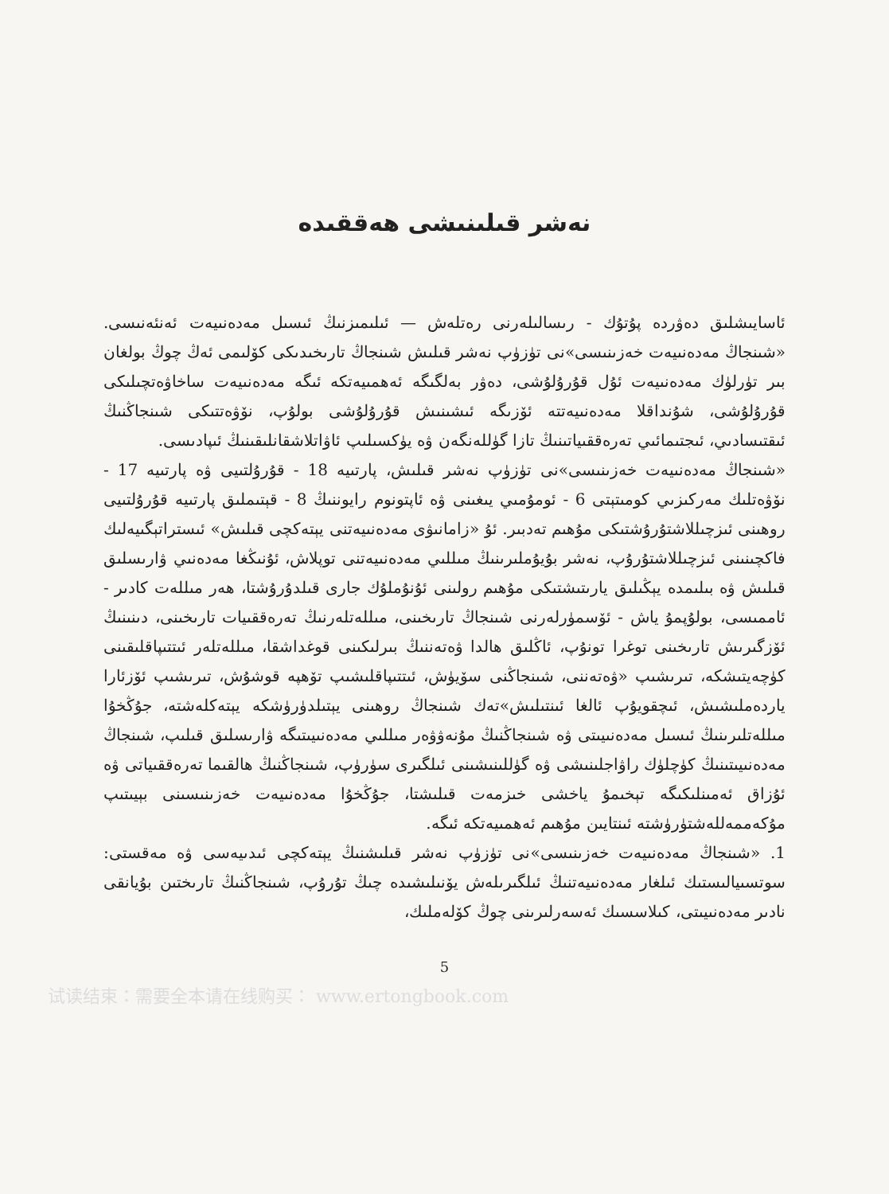نەشر قىلىنىشى ھەققىدە
ئاسايىشلىق دەۋردە پۇتۇك - رىسالىلەرنى رەتلەش — ئىلىمىزنىڭ ئىسىل مەدەنىيەت ئەنئەنىسى. «شىنجاڭ مەدەنىيەت خەزىنىسى»نى تۈزۈپ نەشر قىلىش شىنجاڭ تارىخىدىكى كۆلىمى ئەڭ چوڭ بولغان بىر تۈرلۈك مەدەنىيەت ئۇل قۇرۇلۇشى، دەۋر بەلگىگە ئەھمىيەتكە ئىگە مەدەنىيەت ساخاۋەتچىلىكى قۇرۇلۇشى، شۇنداقلا مەدەنىيەتتە ئۆزىگە ئىشىنىش قۇرۇلۇشى بولۇپ، نۆۋەتتىكى شىنجاڭنىڭ ئىقتىسادىي، ئىجتىمائىي تەرەققىياتىنىڭ تازا گۈللەنگەن ۋە يۈكسىلىپ ئاۋاتلاشقانلىقىنىڭ ئىپادىسى.
«شىنجاڭ مەدەنىيەت خەزىنىسى»نى تۈزۈپ نەشر قىلىش، پارتىيە 18 - قۇرۇلتىيى ۋە پارتىيە 17 - نۆۋەتلىك مەركىزىي كومىتېتى 6 - ئومۇمىي يىغىنى ۋە ئاپتونوم رايوننىڭ 8 - قېتىملىق پارتىيە قۇرۇلتىيى روھىنى ئىزچىللاشتۇرۇشتىكى مۇھىم تەدبىر. ئۇ «زامانىۋى مەدەنىيەتنى يېتەكچى قىلىش» ئىستراتېگىيەلىك فاكچىنىنى ئىزچىللاشتۇرۇپ، نەشر بۇيۇملىرىنىڭ مىللىي مەدەنىيەتنى توپلاش، ئۇنىڭغا مەدەنىي ۋارىسلىق قىلىش ۋە بىلىمدە يېڭىلىق يارىتىشتىكى مۇھىم رولىنى ئۇنۇملۇك جارى قىلدۇرۇشتا، ھەر مىللەت كادىر - ئاممىسى، بولۇپمۇ ياش - ئۆسمۈرلەرنى شىنجاڭ تارىخىنى، مىللەتلەرنىڭ تەرەققىيات تارىخىنى، دىنىنىڭ ئۆزگىرىش تارىخىنى توغرا تونۇپ، ئاڭلىق ھالدا ۋەتەننىڭ بىرلىكىنى قوغداشقا، مىللەتلەر ئىتتىپاقلىقىنى كۈچەيتىشكە، تىرىشىپ «ۋەتەننى، شىنجاڭنى سۆيۈش، ئىتتىپاقلىشىپ تۆھپە قوشۇش، تىرىشىپ ئۆزئارا ياردەملىشىش، ئىچقويۇپ ئالغا ئىنتىلىش»تەك شىنجاڭ روھىنى يېتىلدۈرۈشكە يېتەكلەشتە، جۇڭخۇا مىللەتلىرىنىڭ ئىسىل مەدەنىيىتى ۋە شىنجاڭنىڭ مۇنەۋۋەر مىللىي مەدەنىيىتىگە ۋارىسلىق قىلىپ، شىنجاڭ مەدەنىيىتىنىڭ كۈچلۈك راۋاجلىنىشى ۋە گۈللىنىشىنى ئىلگىرى سۈرۈپ، شىنجاڭنىڭ ھالقىما تەرەققىياتى ۋە ئۇزاق ئەمىنلىكىگە تېخىمۇ ياخشى خىزمەت قىلىشتا، جۇڭخۇا مەدەنىيەت خەزىنىسىنى بېيىتىپ مۇكەممەللەشتۈرۈشتە ئىنتايىن مۇھىم ئەھمىيەتكە ئىگە.
1. «شىنجاڭ مەدەنىيەت خەزىنىسى»نى تۈزۈپ نەشر قىلىشنىڭ يېتەكچى ئىدىيەسى ۋە مەقستى: سوتسىيالىستىك ئىلغار مەدەنىيەتنىڭ ئىلگىرىلەش يۆنىلىشىدە چىڭ تۇرۇپ، شىنجاڭنىڭ تارىختىن بۇيانقى نادىر مەدەنىيىتى، كىلاسسىك ئەسەرلىرىنى چوڭ كۆلەملىك،
5
试读结束：需要全本请在线购买： www.ertongbook.com